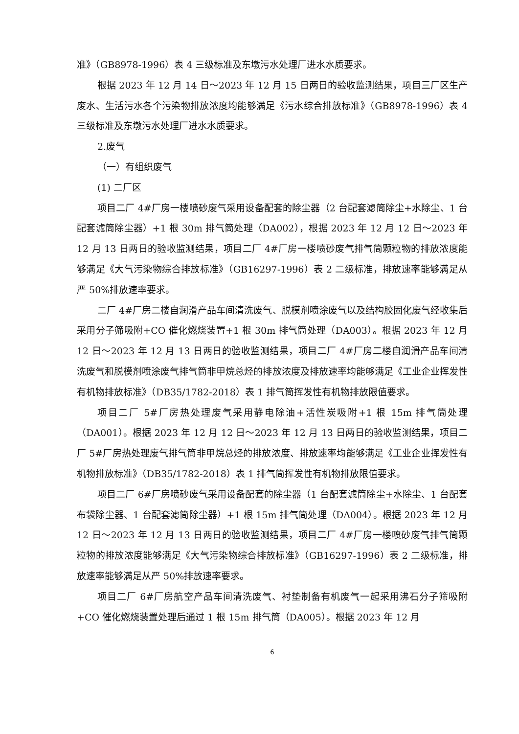准》（GB8978-1996）表 4 三级标准及东墩污水处理厂进水水质要求。
根据 2023 年 12 月 14 日～2023 年 12 月 15 日两日的验收监测结果，项目三厂区生产废水、生活污水各个污染物排放浓度均能够满足《污水综合排放标准》（GB8978-1996）表 4 三级标准及东墩污水处理厂进水水质要求。
2.废气
（一）有组织废气
(1) 二厂区
项目二厂 4#厂房一楼喷砂废气采用设备配套的除尘器（2 台配套滤筒除尘+水除尘、1 台配套滤筒除尘器）+1 根 30m 排气筒处理（DA002），根据 2023 年 12 月 12 日～2023 年 12 月 13 日两日的验收监测结果，项目二厂 4#厂房一楼喷砂废气排气筒颗粒物的排放浓度能够满足《大气污染物综合排放标准》（GB16297-1996）表 2 二级标准，排放速率能够满足从严 50%排放速率要求。
二厂 4#厂房二楼自润滑产品车间清洗废气、脱模剂喷涂废气以及结构胶固化废气经收集后采用分子筛吸附+CO 催化燃烧装置+1 根 30m 排气筒处理（DA003）。根据 2023 年 12 月 12 日～2023 年 12 月 13 日两日的验收监测结果，项目二厂 4#厂房二楼自润滑产品车间清洗废气和脱模剂喷涂废气排气筒非甲烷总烃的排放浓度及排放速率均能够满足《工业企业挥发性有机物排放标准》（DB35/1782-2018）表 1 排气筒挥发性有机物排放限值要求。
项目二厂 5#厂房热处理废气采用静电除油+活性炭吸附+1 根 15m 排气筒处理（DA001）。根据 2023 年 12 月 12 日～2023 年 12 月 13 日两日的验收监测结果，项目二厂 5#厂房热处理废气排气筒非甲烷总烃的排放浓度、排放速率均能够满足《工业企业挥发性有机物排放标准》（DB35/1782-2018）表 1 排气筒挥发性有机物排放限值要求。
项目二厂 6#厂房喷砂废气采用设备配套的除尘器（1 台配套滤筒除尘+水除尘、1 台配套布袋除尘器、1 台配套滤筒除尘器）+1 根 15m 排气筒处理（DA004）。根据 2023 年 12 月 12 日～2023 年 12 月 13 日两日的验收监测结果，项目二厂 4#厂房一楼喷砂废气排气筒颗粒物的排放浓度能够满足《大气污染物综合排放标准》（GB16297-1996）表 2 二级标准，排放速率能够满足从严 50%排放速率要求。
项目二厂 6#厂房航空产品车间清洗废气、衬垫制备有机废气一起采用沸石分子筛吸附+CO 催化燃烧装置处理后通过 1 根 15m 排气筒（DA005）。根据 2023 年 12 月
6